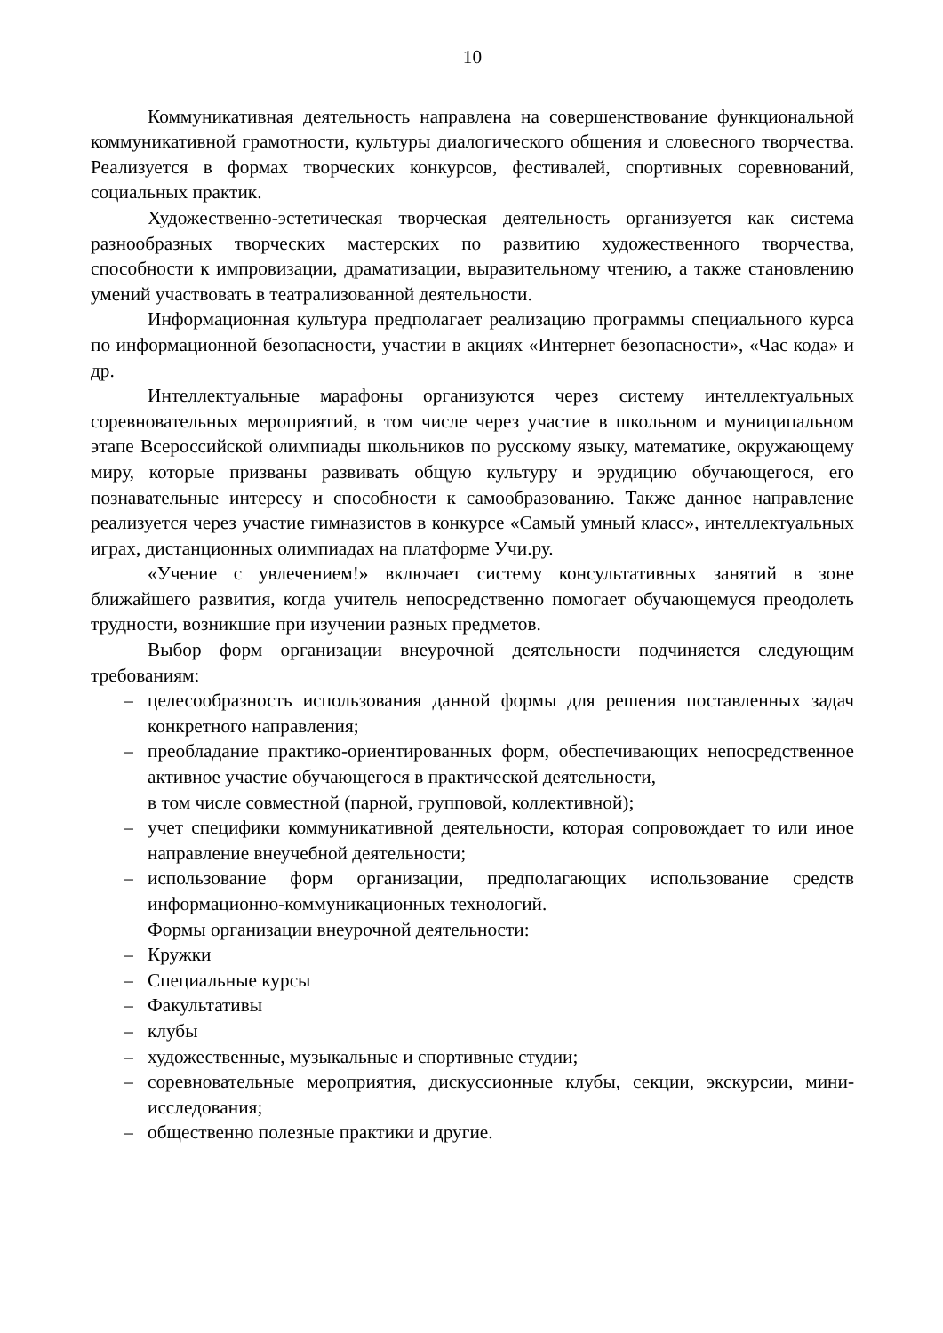10
Коммуникативная деятельность направлена на совершенствование функциональной коммуникативной грамотности, культуры диалогического общения и словесного творчества. Реализуется в формах творческих конкурсов, фестивалей, спортивных соревнований, социальных практик.
Художественно-эстетическая творческая деятельность организуется как система разнообразных творческих мастерских по развитию художественного творчества, способности к импровизации, драматизации, выразительному чтению, а также становлению умений участвовать в театрализованной деятельности.
Информационная культура предполагает реализацию программы специального курса по информационной безопасности, участии в акциях «Интернет безопасности», «Час кода» и др.
Интеллектуальные марафоны организуются через систему интеллектуальных соревновательных мероприятий, в том числе через участие в школьном и муниципальном этапе Всероссийской олимпиады школьников по русскому языку, математике, окружающему миру, которые призваны развивать общую культуру и эрудицию обучающегося, его познавательные интересу и способности к самообразованию. Также данное направление реализуется через участие гимназистов в конкурсе «Самый умный класс», интеллектуальных играх, дистанционных олимпиадах на платформе Учи.ру.
«Учение с увлечением!» включает систему консультативных занятий в зоне ближайшего развития, когда учитель непосредственно помогает обучающемуся преодолеть трудности, возникшие при изучении разных предметов.
Выбор форм организации внеурочной деятельности подчиняется следующим требованиям:
– целесообразность использования данной формы для решения поставленных задач конкретного направления;
– преобладание практико-ориентированных форм, обеспечивающих непосредственное активное участие обучающегося в практической деятельности,
в том числе совместной (парной, групповой, коллективной);
– учет специфики коммуникативной деятельности, которая сопровождает то или иное направление внеучебной деятельности;
– использование форм организации, предполагающих использование средств информационно-коммуникационных технологий.
Формы организации внеурочной деятельности:
– Кружки
– Специальные курсы
– Факультативы
– клубы
– художественные, музыкальные и спортивные студии;
– соревновательные мероприятия, дискуссионные клубы, секции, экскурсии, мини-исследования;
– общественно полезные практики и другие.